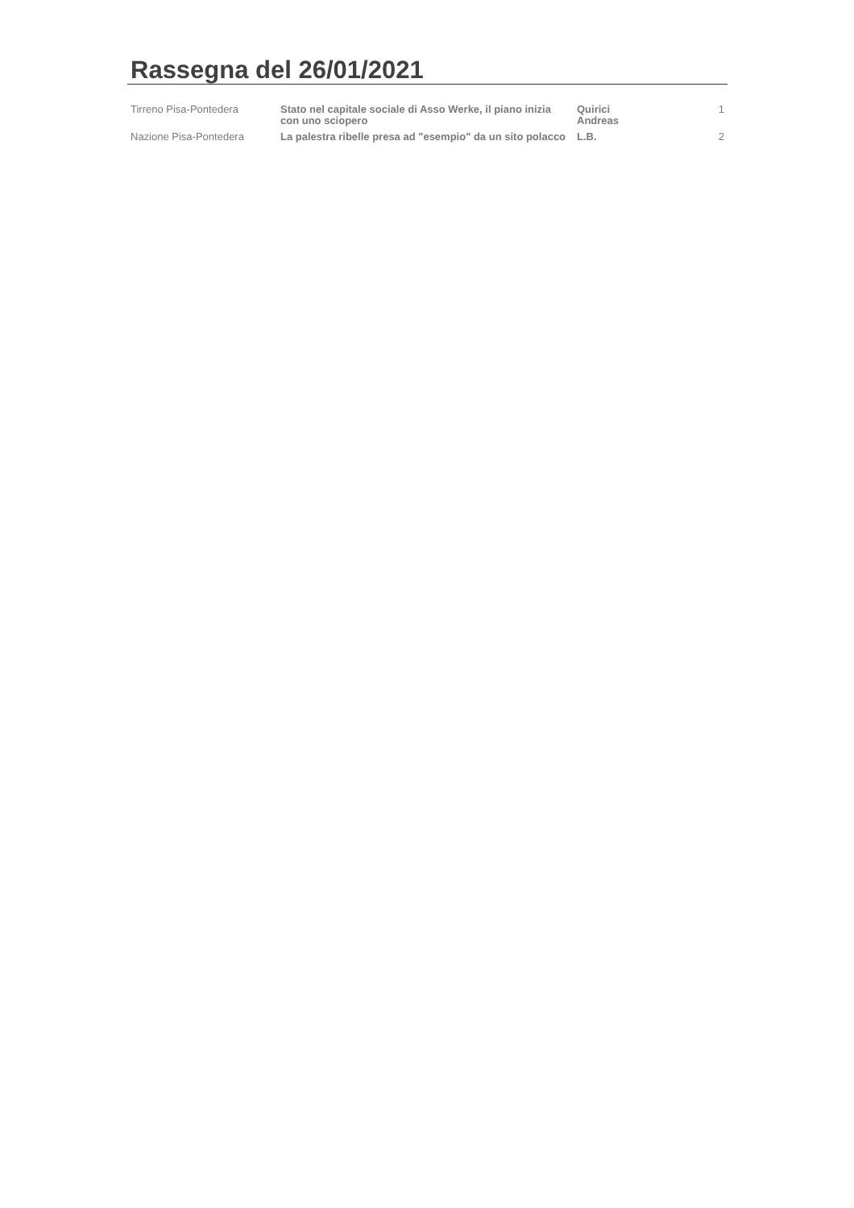Rassegna del 26/01/2021
| Tirreno Pisa-Pontedera | Stato nel capitale sociale di Asso Werke, il piano inizia con uno sciopero | Quirici Andreas | 1 |
| Nazione Pisa-Pontedera | La palestra ribelle presa ad "esempio" da un sito polacco | L.B. | 2 |